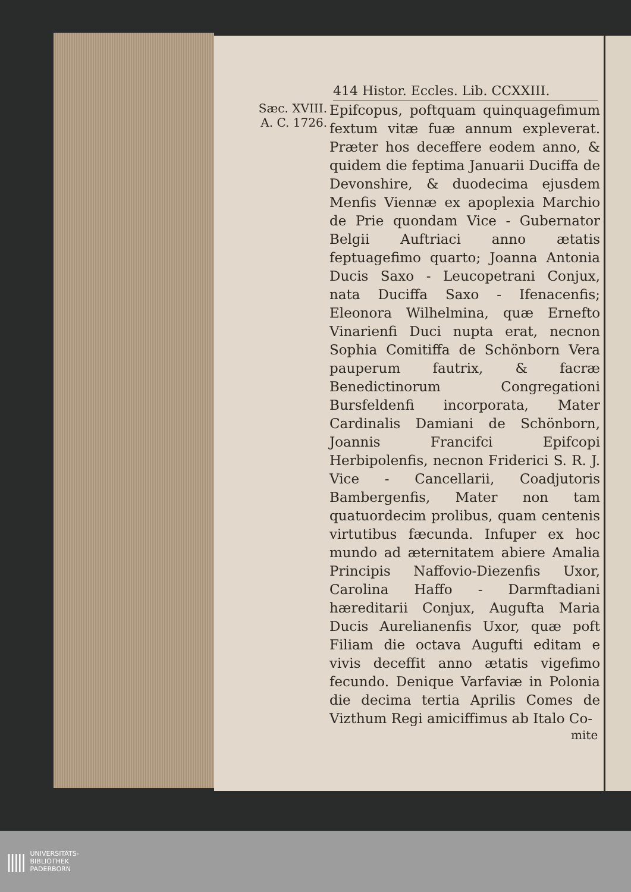414 Histor. Eccles. Lib. CCXXIII.
Sæc. XVIII.
A. C. 1726.
Epifcopus, poftquam quinquagefimum fextum vitæ fuæ annum expleverat. Præter hos deceffere eodem anno, & quidem die feptima Januarii Duciffa de Devonshire, & duodecima ejusdem Menfis Viennæ ex apoplexia Marchio de Prie quondam Vice - Gubernator Belgii Auftriaci anno ætatis feptuagefimo quarto; Joanna Antonia Ducis Saxo - Leucopetrani Conjux, nata Duciffa Saxo - Ifenacenfis; Eleonora Wilhelmina, quæ Ernefto Vinarienfi Duci nupta erat, necnon Sophia Comitiffa de Schönborn Vera pauperum fautrix, & facræ Benedictinorum Congregationi Bursfeldenfi incorporata, Mater Cardinalis Damiani de Schönborn, Joannis Francifci Epifcopi Herbipolenfis, necnon Friderici S. R. J. Vice - Cancellarii, Coadjutoris Bambergenfis, Mater non tam quatuordecim prolibus, quam centenis virtutibus fæcunda. Infuper ex hoc mundo ad æternitatem abiere Amalia Principis Naffovio-Diezenfis Uxor, Carolina Haffo - Darmftadiani hæreditarii Conjux, Augufta Maria Ducis Aurelianenfis Uxor, quæ poft Filiam die octava Augufti editam e vivis deceffit anno ætatis vigefimo fecundo. Denique Varfaviæ in Polonia die decima tertia Aprilis Comes de Vizthum Regi amiciffimus ab Italo Co-
mite
||||| UNIVERSITÄTS-
BIBLIOTHEK
PADERBORN